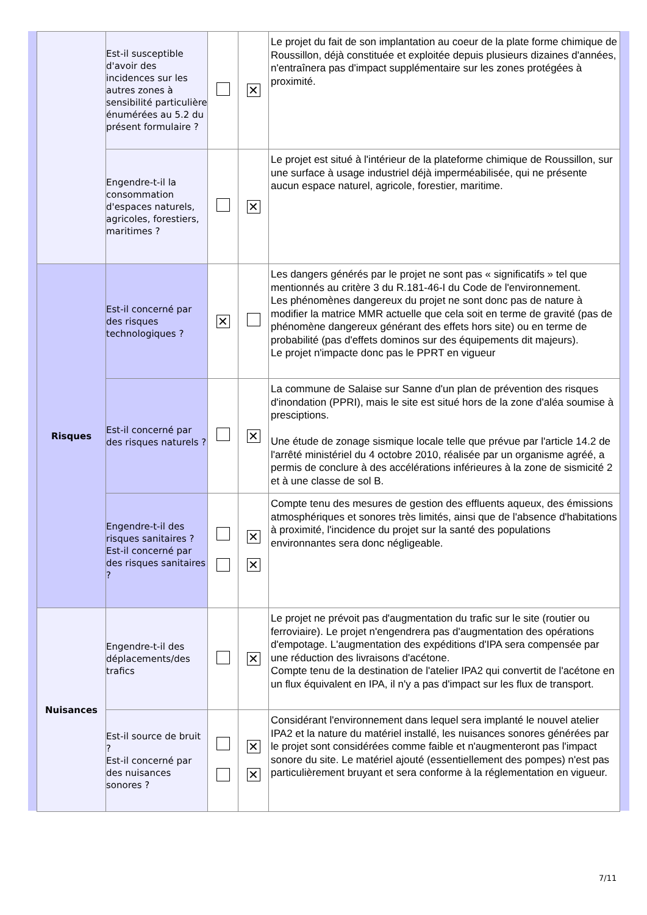| | Est-il susceptible d'avoir des incidences sur les autres zones à sensibilité particulière énumérées au 5.2 du présent formulaire ? | | ✕ | Le projet du fait de son implantation au coeur de la plate forme chimique de Roussillon, déjà constituée et exploitée depuis plusieurs dizaines d'années, n'entraînera pas d'impact supplémentaire sur les zones protégées à proximité. |
| | Engendre-t-il la consommation d'espaces naturels, agricoles, forestiers, maritimes ? | | ✕ | Le projet est situé à l'intérieur de la plateforme chimique de Roussillon, sur une surface à usage industriel déjà imperméabilisée, qui ne présente aucun espace naturel, agricole, forestier, maritime. |
| Risques | Est-il concerné par des risques technologiques ? | ✕ | | Les dangers générés par le projet ne sont pas « significatifs » tel que mentionnés au critère 3 du R.181-46-I du Code de l'environnement. Les phénomènes dangereux du projet ne sont donc pas de nature à modifier la matrice MMR actuelle que cela soit en terme de gravité (pas de phénomène dangereux générant des effets hors site) ou en terme de probabilité (pas d'effets dominos sur des équipements dit majeurs). Le projet n'impacte donc pas le PPRT en vigueur |
| | Est-il concerné par des risques naturels ? | | ✕ | La commune de Salaise sur Sanne d'un plan de prévention des risques d'inondation (PPRI), mais le site est situé hors de la zone d'aléa soumise à presciptions. Une étude de zonage sismique locale telle que prévue par l'article 14.2 de l'arrêté ministériel du 4 octobre 2010, réalisée par un organisme agréé, a permis de conclure à des accélérations inférieures à la zone de sismicité 2 et à une classe de sol B. |
| | Engendre-t-il des risques sanitaires ? Est-il concerné par des risques sanitaires ? | | ✕ ✕ | Compte tenu des mesures de gestion des effluents aqueux, des émissions atmosphériques et sonores très limités, ainsi que de l'absence d'habitations à proximité, l'incidence du projet sur la santé des populations environnantes sera donc négligeable. |
| Nuisances | Engendre-t-il des déplacements/des trafics | | ✕ | Le projet ne prévoit pas d'augmentation du trafic sur le site (routier ou ferroviaire). Le projet n'engendrera pas d'augmentation des opérations d'empotage. L'augmentation des expéditions d'IPA sera compensée par une réduction des livraisons d'acétone. Compte tenu de la destination de l'atelier IPA2 qui convertit de l'acétone en un flux équivalent en IPA, il n'y a pas d'impact sur les flux de transport. |
| | Est-il source de bruit ? Est-il concerné par des nuisances sonores ? | | ✕ ✕ | Considérant l'environnement dans lequel sera implanté le nouvel atelier IPA2 et la nature du matériel installé, les nuisances sonores générées par le projet sont considérées comme faible et n'augmenteront pas l'impact sonore du site. Le matériel ajouté (essentiellement des pompes) n'est pas particulièrement bruyant et sera conforme à la réglementation en vigueur. |
7/11